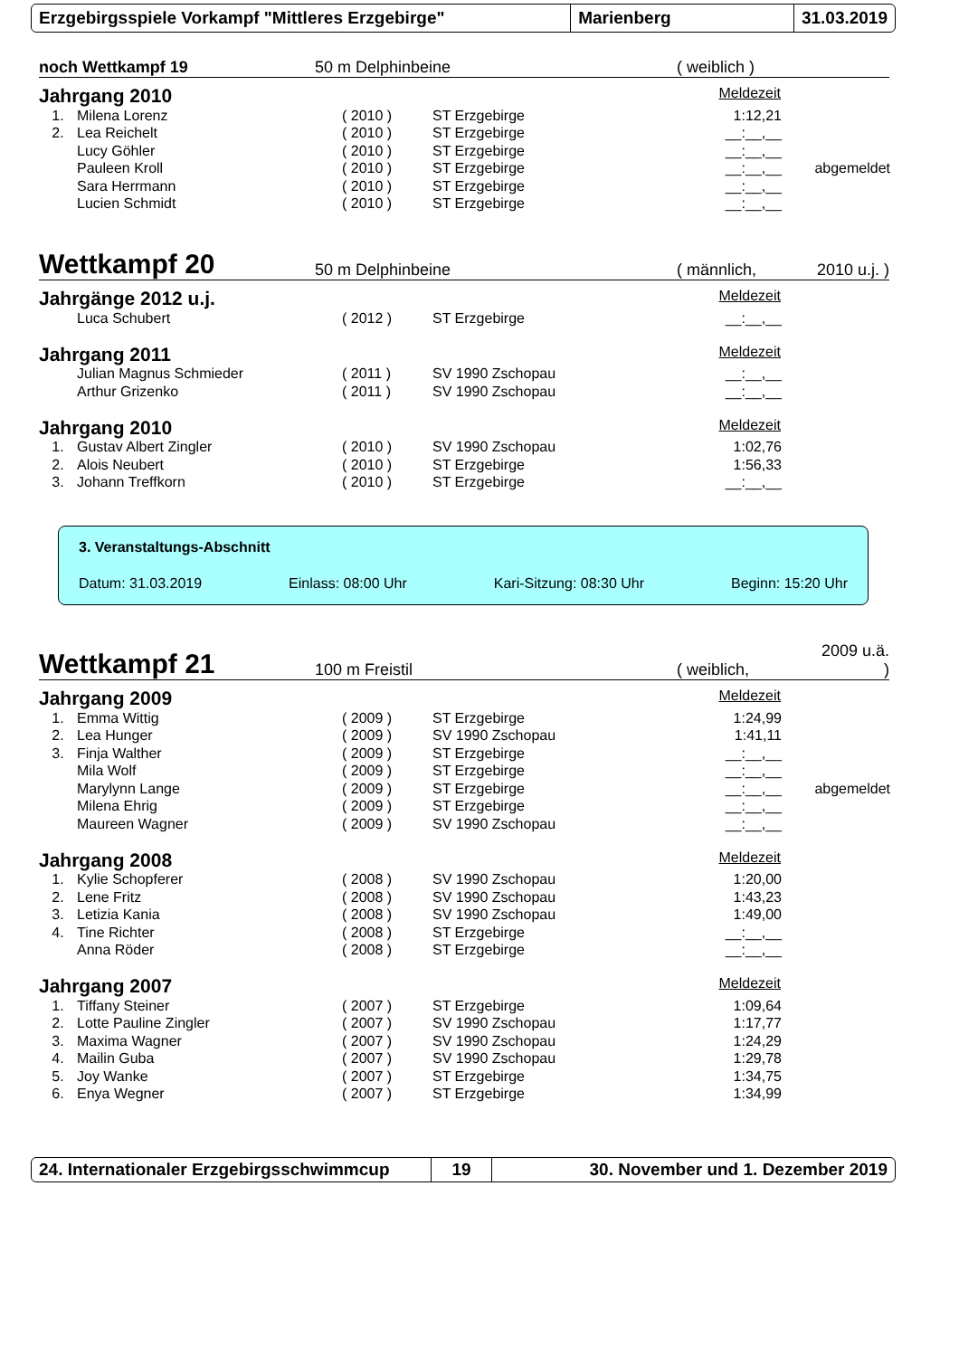Erzgebirgsspiele Vorkampf "Mittleres Erzgebirge" Marienberg 31.03.2019
noch Wettkampf 19
50 m Delphinbeine
( weiblich )
Jahrgang 2010 Meldezeit
| 1. | Milena Lorenz | ( 2010 ) | ST Erzgebirge | 1:12,21 | |
| 2. | Lea Reichelt | ( 2010 ) | ST Erzgebirge | __:__,__ | |
| | Lucy Göhler | ( 2010 ) | ST Erzgebirge | __:__,__ | |
| | Pauleen Kroll | ( 2010 ) | ST Erzgebirge | __:__,__ | abgemeldet |
| | Sara Herrmann | ( 2010 ) | ST Erzgebirge | __:__,__ | |
| | Lucien Schmidt | ( 2010 ) | ST Erzgebirge | __:__,__ | |
Wettkampf 20
50 m Delphinbeine
( männlich,
2010 u.j. )
Jahrgänge 2012 u.j. Meldezeit
| | Luca Schubert | ( 2012 ) | ST Erzgebirge | __:__,__ | |
Jahrgang 2011 Meldezeit
| | Julian Magnus Schmieder | ( 2011 ) | SV 1990 Zschopau | __:__,__ | |
| | Arthur Grizenko | ( 2011 ) | SV 1990 Zschopau | __:__,__ | |
Jahrgang 2010 Meldezeit
| 1. | Gustav Albert Zingler | ( 2010 ) | SV 1990 Zschopau | 1:02,76 | |
| 2. | Alois Neubert | ( 2010 ) | ST Erzgebirge | 1:56,33 | |
| 3. | Johann Treffkorn | ( 2010 ) | ST Erzgebirge | __:__,__ | |
3. Veranstaltungs-Abschnitt
Datum: 31.03.2019 Einlass: 08:00 Uhr Kari-Sitzung: 08:30 Uhr Beginn: 15:20 Uhr
Wettkampf 21
100 m Freistil
( weiblich,
2009 u.ä. )
Jahrgang 2009 Meldezeit
| 1. | Emma Wittig | ( 2009 ) | ST Erzgebirge | 1:24,99 | |
| 2. | Lea Hunger | ( 2009 ) | SV 1990 Zschopau | 1:41,11 | |
| 3. | Finja Walther | ( 2009 ) | ST Erzgebirge | __:__,__ | |
| | Mila Wolf | ( 2009 ) | ST Erzgebirge | __:__,__ | |
| | Marylynn Lange | ( 2009 ) | ST Erzgebirge | __:__,__ | abgemeldet |
| | Milena Ehrig | ( 2009 ) | ST Erzgebirge | __:__,__ | |
| | Maureen Wagner | ( 2009 ) | SV 1990 Zschopau | __:__,__ | |
Jahrgang 2008 Meldezeit
| 1. | Kylie Schopferer | ( 2008 ) | SV 1990 Zschopau | 1:20,00 | |
| 2. | Lene Fritz | ( 2008 ) | SV 1990 Zschopau | 1:43,23 | |
| 3. | Letizia Kania | ( 2008 ) | SV 1990 Zschopau | 1:49,00 | |
| 4. | Tine Richter | ( 2008 ) | ST Erzgebirge | __:__,__ | |
| | Anna Röder | ( 2008 ) | ST Erzgebirge | __:__,__ | |
Jahrgang 2007 Meldezeit
| 1. | Tiffany Steiner | ( 2007 ) | ST Erzgebirge | 1:09,64 | |
| 2. | Lotte Pauline Zingler | ( 2007 ) | SV 1990 Zschopau | 1:17,77 | |
| 3. | Maxima Wagner | ( 2007 ) | SV 1990 Zschopau | 1:24,29 | |
| 4. | Mailin Guba | ( 2007 ) | SV 1990 Zschopau | 1:29,78 | |
| 5. | Joy Wanke | ( 2007 ) | ST Erzgebirge | 1:34,75 | |
| 6. | Enya Wegner | ( 2007 ) | ST Erzgebirge | 1:34,99 | |
24. Internationaler Erzgebirgsschwimmcup
19 30. November und 1. Dezember 2019